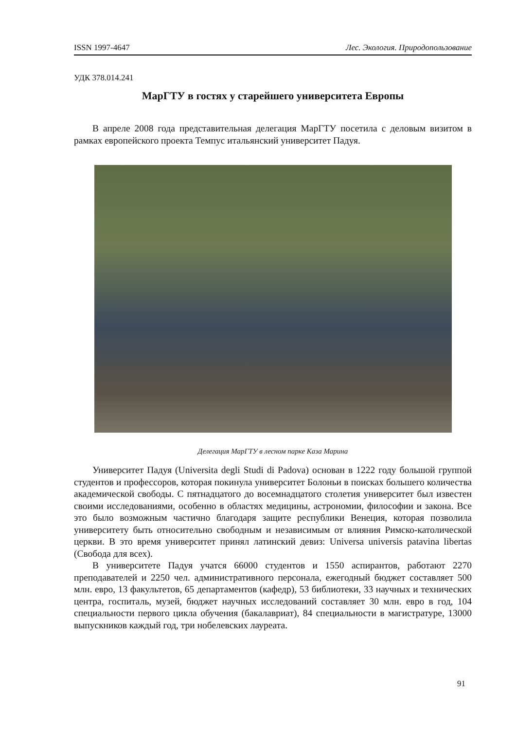ISSN 1997-4647 Лес. Экология. Природопользование
УДК 378.014.241
МарГТУ в гостях у старейшего университета Европы
В апреле 2008 года представительная делегация МарГТУ посетила с деловым визитом в рамках европейского проекта Темпус итальянский университет Падуя.
Делегация МарГТУ в лесном парке Каза Марина
Университет Падуя (Universita degli Studi di Padova) основан в 1222 году большой группой студентов и профессоров, которая покинула университет Болоньи в поисках большего количества академической свободы. С пятнадцатого до восемнадцатого столетия университет был известен своими исследованиями, особенно в областях медицины, астрономии, философии и закона. Все это было возможным частично благодаря защите республики Венеция, которая позволила университету быть относительно свободным и независимым от влияния Римско-католической церкви. В это время университет принял латинский девиз: Universa universis patavina libertas (Свобода для всех).
В университете Падуя учатся 66000 студентов и 1550 аспирантов, работают 2270 преподавателей и 2250 чел. административного персонала, ежегодный бюджет составляет 500 млн. евро, 13 факультетов, 65 департаментов (кафедр), 53 библиотеки, 33 научных и технических центра, госпиталь, музей, бюджет научных исследований составляет 30 млн. евро в год, 104 специальности первого цикла обучения (бакалавриат), 84 специальности в магистратуре, 13000 выпускников каждый год, три нобелевских лауреата.
91